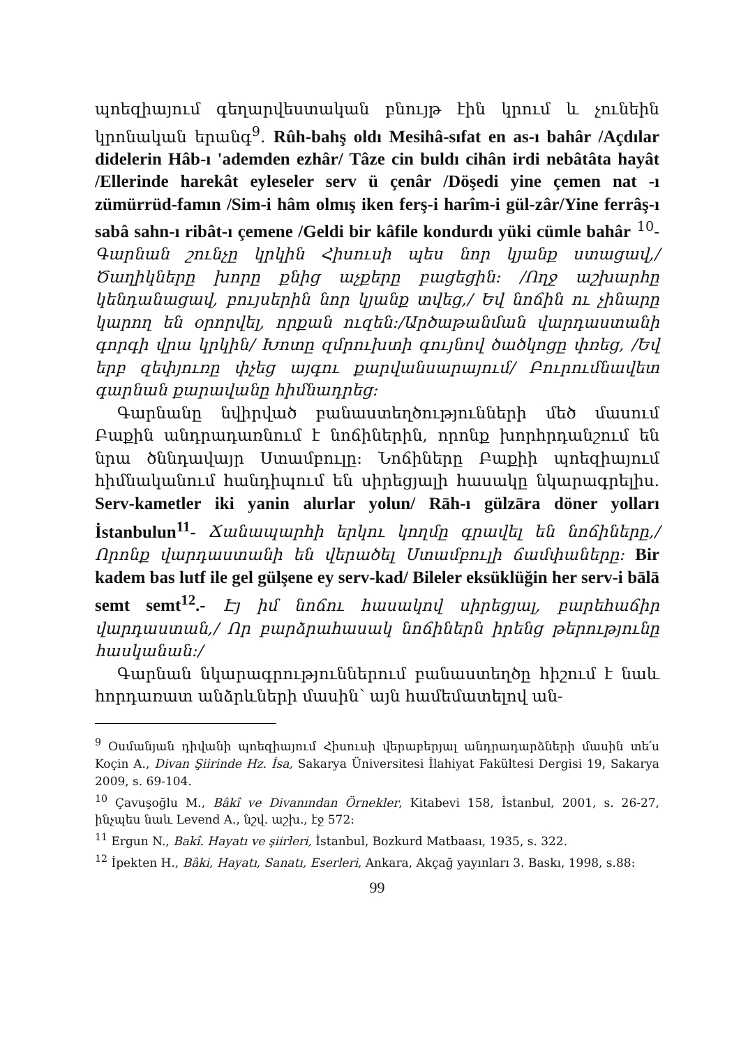պոեզիայում գեղարվեստական բնույթ էին կրում և չունեին կրոնական երանգ<sup>9</sup>. Rûh-bahş oldı Mesihâ-sıfat en as-ı bahâr /Açdılar didelerin Hâb-ı 'ademden ezhâr/ Tâze cin buldı cihân irdi nebâtâta hayât /Ellerinde harekât eyleseler serv ü çenâr /Döşedi yine çemen nat -ı zümürrüd-famın /Sim-i hâm olmış iken ferş-i harîm-i gül-zâr/Yine ferrâş-ı sabâ sahn-ı ribât-ı çemene /Geldi bir kâfile kondurdı yüki cümle bahâr <sup>10</sup>-Գարնան շունչը կրկին Հիսուսի պես նոր կյանք ստացավ,/Ծաղիկները խորը քնից աչքերը բացեցին: /Ողջ աշխարհը կենդանացավ, բույսերին նոր կյանք տվեց,/ Եվ նոճին ու չինարը կարող են օրորվել, որքան ուզեն:/Արծաթանման վարդաստանի գորգի վրա կրկին/ Խոտը զմրուխտի գույնով ծածկոցը փռեց, /Եվ երբ զեփյուռը փչեց այգու քարվանսարայում/ Բուրումնավետ գարնան քարավանը հիմնադրեց:
Գարնանը նվիրված բանաստեղծությունների մեծ մասում Բաքին անդրադառնում է նոճիներին, որոնք խորհրդանշում են նրա ծննդավայր Ստամբուլը: Նոճիները Բաքիի պոեզիայում հիմնականում հանդիպում են սիրեցյալի հասակը նկարագրելիս. Serv-kametler iki yanin alurlar yolun/ Rāh-ı gülzāra döner yolları İstanbulun<sup>11</sup>- Ճանապարհի երկու կողմը գրավել են նոճիները,/ Որոնք վարդաստանի են վերածել Ստամբուլի ճամփաները: Bir kadem bas lutf ile gel gülşene ey serv-kad/ Bileler eksüklüğin her serv-i bālā semt semt<sup>12</sup>.- Էյ իմ նոճու հասակով սիրեցյալ, բարեհաճիր վարդաստան,/ Որ բարձրահասակ նոճիներն իրենց թերությունը հասկանան:/
Գարնան նկարագրություններում բանաստեղծը հիշում է նաև հորդառատ անձրևների մասին՝ այն համեմատելով ան-
<sup>9</sup> Օսմանյան դիվանի պոեզիայում Հիսուսի վերաբերյալ անդրադարձների մասին տե՛ս Koçin A., Divan Şiirinde Hz. İsa, Sakarya Üniversitesi İlahiyat Fakültesi Dergisi 19, Sakarya 2009, s. 69-104.
<sup>10</sup> Çavuşoğlu M., Bâkî ve Divanından Örnekler, Kitabevi 158, İstanbul, 2001, s. 26-27, ինչպես նաև Levend A., նշվ. աշխ., էջ 572:
<sup>11</sup> Ergun N., Bakî. Hayatı ve şiirleri, İstanbul, Bozkurd Matbaası, 1935, s. 322.
<sup>12</sup> İpekten H., Bâki, Hayatı, Sanatı, Eserleri, Ankara, Akçağ yayınları 3. Baskı, 1998, s.88:
99